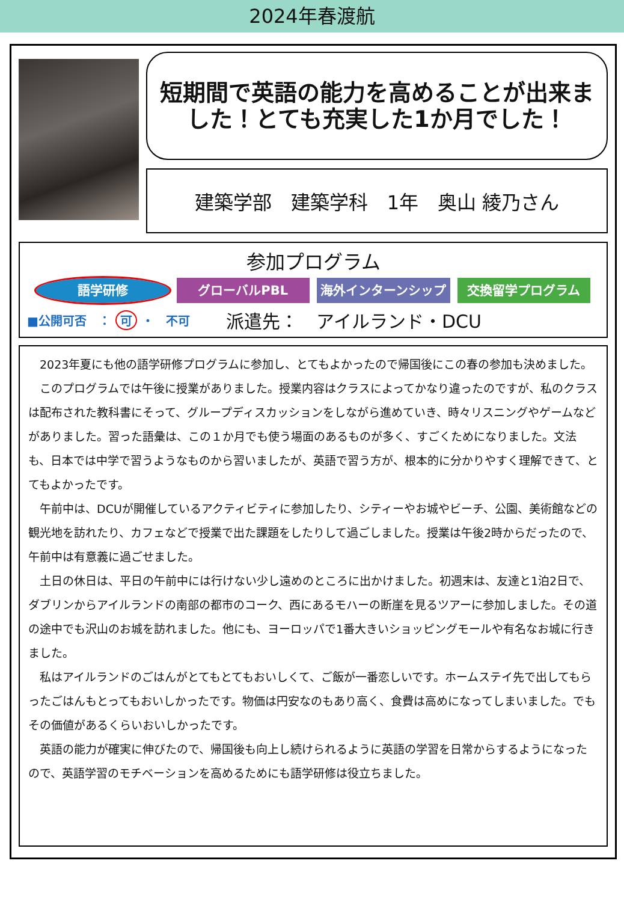2024年春渡航
短期間で英語の能力を高めることが出来ま
した！とても充実した1か月でした！
建築学部　建築学科　1年　奥山 綾乃さん
参加プログラム
語学研修 グローバルPBL 海外インターンシップ 交換留学プログラム
■公開可否　： 可 ・　不可 派遣先：　アイルランド・DCU
2023年夏にも他の語学研修プログラムに参加し、とてもよかったので帰国後にこの春の参加も決めました。
このプログラムでは午後に授業がありました。授業内容はクラスによってかなり違ったのですが、私のクラスは配布された教科書にそって、グループディスカッションをしながら進めていき、時々リスニングやゲームなどがありました。習った語彙は、この１か月でも使う場面のあるものが多く、すごくためになりました。文法も、日本では中学で習うようなものから習いましたが、英語で習う方が、根本的に分かりやすく理解できて、とてもよかったです。
午前中は、DCUが開催しているアクティビティに参加したり、シティーやお城やビーチ、公園、美術館などの観光地を訪れたり、カフェなどで授業で出た課題をしたりして過ごしました。授業は午後2時からだったので、午前中は有意義に過ごせました。
土日の休日は、平日の午前中には行けない少し遠めのところに出かけました。初週末は、友達と1泊2日で、ダブリンからアイルランドの南部の都市のコーク、西にあるモハーの断崖を見るツアーに参加しました。その道の途中でも沢山のお城を訪れました。他にも、ヨーロッパで1番大きいショッピングモールや有名なお城に行きました。
私はアイルランドのごはんがとてもとてもおいしくて、ご飯が一番恋しいです。ホームステイ先で出してもらったごはんもとってもおいしかったです。物価は円安なのもあり高く、食費は高めになってしまいました。でもその価値があるくらいおいしかったです。
英語の能力が確実に伸びたので、帰国後も向上し続けられるように英語の学習を日常からするようになったので、英語学習のモチベーションを高めるためにも語学研修は役立ちました。